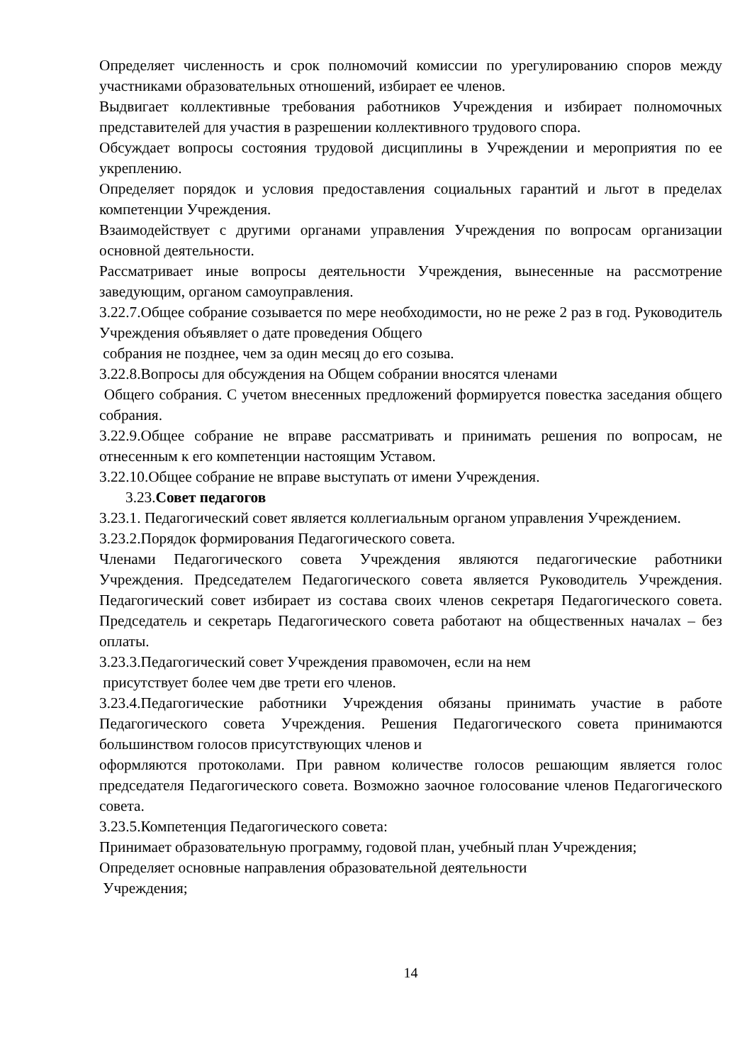Определяет численность и срок полномочий комиссии по урегулированию споров между участниками образовательных отношений, избирает ее членов.
Выдвигает коллективные требования работников Учреждения и избирает полномочных представителей для участия в разрешении коллективного трудового спора.
Обсуждает вопросы состояния трудовой дисциплины в Учреждении и мероприятия по ее укреплению.
Определяет порядок и условия предоставления социальных гарантий и льгот в пределах компетенции Учреждения.
Взаимодействует с другими органами управления Учреждения по вопросам организации основной деятельности.
Рассматривает иные вопросы деятельности Учреждения, вынесенные на рассмотрение заведующим, органом самоуправления.
3.22.7.Общее собрание созывается по мере необходимости, но не реже 2 раз в год. Руководитель Учреждения объявляет о дате проведения Общего
собрания не позднее, чем за один месяц до его созыва.
3.22.8.Вопросы для обсуждения на Общем собрании вносятся членами
Общего собрания. С учетом внесенных предложений формируется повестка заседания общего собрания.
3.22.9.Общее собрание не вправе рассматривать и принимать решения по вопросам, не отнесенным к его компетенции настоящим Уставом.
3.22.10.Общее собрание не вправе выступать от имени Учреждения.
3.23.Совет педагогов
3.23.1. Педагогический совет является коллегиальным органом управления Учреждением.
3.23.2.Порядок формирования Педагогического совета.
Членами Педагогического совета Учреждения являются педагогические работники Учреждения. Председателем Педагогического совета является Руководитель Учреждения. Педагогический совет избирает из состава своих членов секретаря Педагогического совета. Председатель и секретарь Педагогического совета работают на общественных началах – без оплаты.
3.23.3.Педагогический совет Учреждения правомочен, если на нем
присутствует более чем две трети его членов.
3.23.4.Педагогические работники Учреждения обязаны принимать участие в работе Педагогического совета Учреждения. Решения Педагогического совета принимаются большинством голосов присутствующих членов и
оформляются протоколами. При равном количестве голосов решающим является голос председателя Педагогического совета. Возможно заочное голосование членов Педагогического совета.
3.23.5.Компетенция Педагогического совета:
Принимает образовательную программу, годовой план, учебный план Учреждения;
Определяет основные направления образовательной деятельности
Учреждения;
14